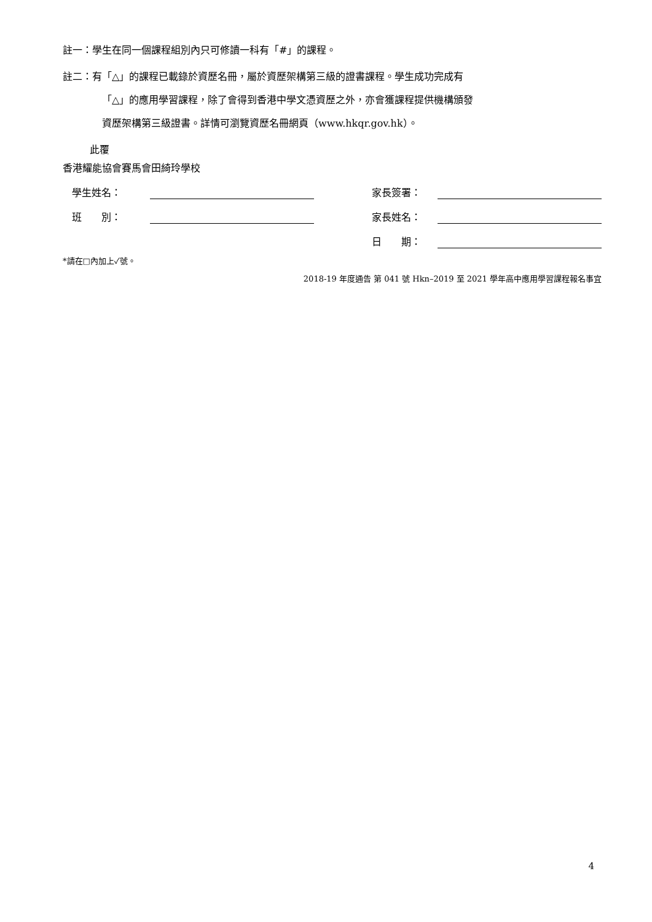註一：學生在同一個課程組別內只可修讀一科有「#」的課程。
註二：有「△」的課程已載錄於資歷名冊，屬於資歷架構第三級的證書課程。學生成功完成有
「△」的應用學習課程，除了會得到香港中學文憑資歷之外，亦會獲課程提供機構頒發
資歷架構第三級證書。詳情可瀏覽資歷名冊網頁（www.hkqr.gov.hk）。
此覆
香港耀能協會賽馬會田綺玲學校
學生姓名： 家長簽署：
班　　別： 家長姓名：
日　　期：
*請在□內加上✓號。
2018-19 年度通告 第 041 號 Hkn–2019 至 2021 學年高中應用學習課程報名事宜
4